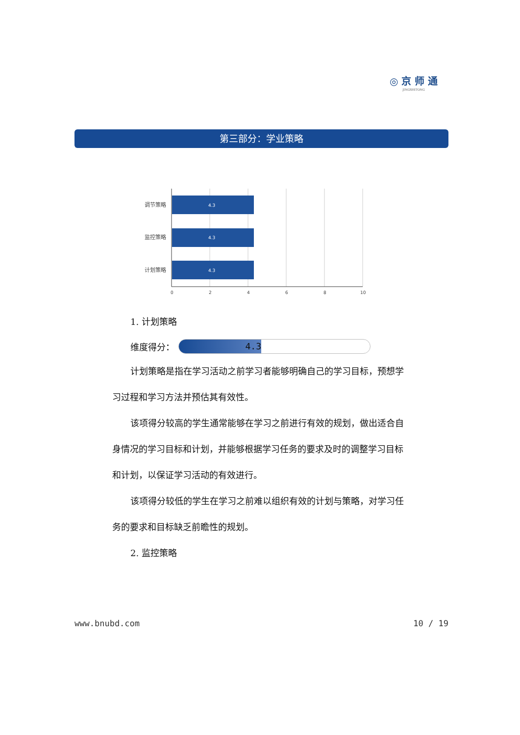◎ 京 师 通
JINGSHITONG
第三部分：学业策略
4.3
4.3
4.3
调节策略
监控策略
计划策略
0
2
4
6
8
10
1. 计划策略
维度得分：
4.3
计划策略是指在学习活动之前学习者能够明确自己的学习目标，预想学习过程和学习方法并预估其有效性。
该项得分较高的学生通常能够在学习之前进行有效的规划，做出适合自身情况的学习目标和计划，并能够根据学习任务的要求及时的调整学习目标和计划，以保证学习活动的有效进行。
该项得分较低的学生在学习之前难以组织有效的计划与策略，对学习任务的要求和目标缺乏前瞻性的规划。
2. 监控策略
www.bnubd.com 10 / 19